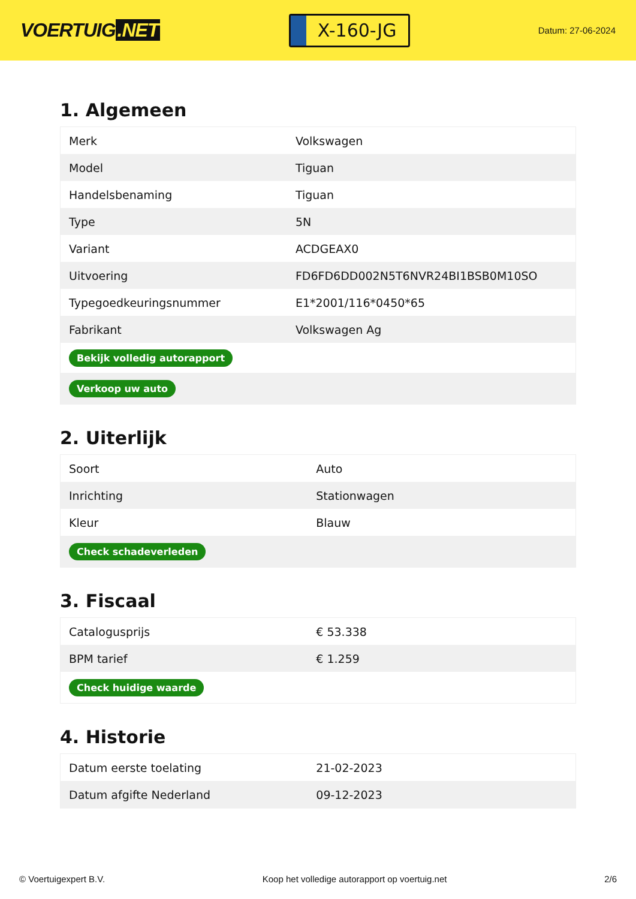VOERTUIG.NET
X-160-JG
Datum: 27-06-2024
1. Algemeen
| Merk | Volkswagen |
| Model | Tiguan |
| Handelsbenaming | Tiguan |
| Type | 5N |
| Variant | ACDGEAX0 |
| Uitvoering | FD6FD6DD002N5T6NVR24BI1BSB0M10SO |
| Typegoedkeuringsnummer | E1*2001/116*0450*65 |
| Fabrikant | Volkswagen Ag |
| Bekijk volledig autorapport | |
| Verkoop uw auto | |
2. Uiterlijk
| Soort | Auto |
| Inrichting | Stationwagen |
| Kleur | Blauw |
| Check schadeverleden | |
3. Fiscaal
| Catalogusprijs | € 53.338 |
| BPM tarief | € 1.259 |
| Check huidige waarde | |
4. Historie
| Datum eerste toelating | 21-02-2023 |
| Datum afgifte Nederland | 09-12-2023 |
© Voertuigexpert B.V. Koop het volledige autorapport op voertuig.net 2/6